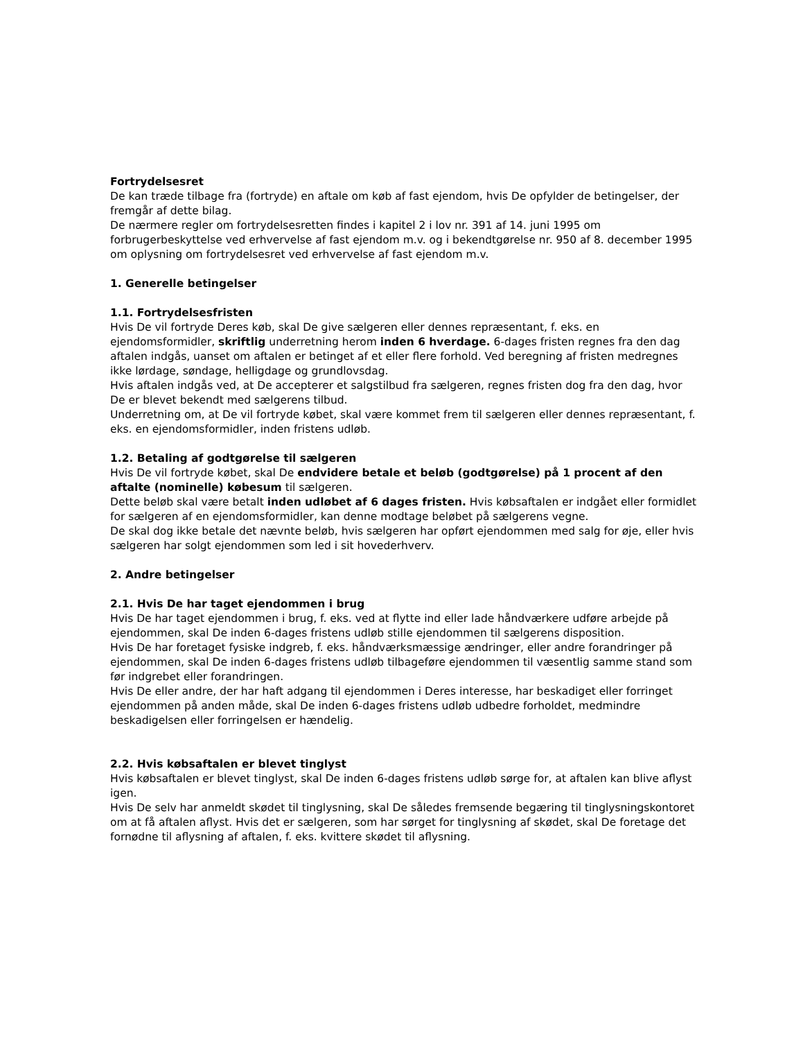Fortrydelsesret
De kan træde tilbage fra (fortryde) en aftale om køb af fast ejendom, hvis De opfylder de betingelser, der fremgår af dette bilag.
De nærmere regler om fortrydelsesretten findes i kapitel 2 i lov nr. 391 af 14. juni 1995 om forbrugerbeskyttelse ved erhvervelse af fast ejendom m.v. og i bekendtgørelse nr. 950 af 8. december 1995 om oplysning om fortrydelsesret ved erhvervelse af fast ejendom m.v.
1. Generelle betingelser
1.1. Fortrydelsesfristen
Hvis De vil fortryde Deres køb, skal De give sælgeren eller dennes repræsentant, f. eks. en ejendomsformidler, skriftlig underretning herom inden 6 hverdage. 6-dages fristen regnes fra den dag aftalen indgås, uanset om aftalen er betinget af et eller flere forhold. Ved beregning af fristen medregnes ikke lørdage, søndage, helligdage og grundlovsdag.
Hvis aftalen indgås ved, at De accepterer et salgstilbud fra sælgeren, regnes fristen dog fra den dag, hvor De er blevet bekendt med sælgerens tilbud.
Underretning om, at De vil fortryde købet, skal være kommet frem til sælgeren eller dennes repræsentant, f. eks. en ejendomsformidler, inden fristens udløb.
1.2. Betaling af godtgørelse til sælgeren
Hvis De vil fortryde købet, skal De endvidere betale et beløb (godtgørelse) på 1 procent af den aftalte (nominelle) købesum til sælgeren.
Dette beløb skal være betalt inden udløbet af 6 dages fristen. Hvis købsaftalen er indgået eller formidlet for sælgeren af en ejendomsformidler, kan denne modtage beløbet på sælgerens vegne.
De skal dog ikke betale det nævnte beløb, hvis sælgeren har opført ejendommen med salg for øje, eller hvis sælgeren har solgt ejendommen som led i sit hovederhverv.
2. Andre betingelser
2.1. Hvis De har taget ejendommen i brug
Hvis De har taget ejendommen i brug, f. eks. ved at flytte ind eller lade håndværkere udføre arbejde på ejendommen, skal De inden 6-dages fristens udløb stille ejendommen til sælgerens disposition.
Hvis De har foretaget fysiske indgreb, f. eks. håndværksmæssige ændringer, eller andre forandringer på ejendommen, skal De inden 6-dages fristens udløb tilbageføre ejendommen til væsentlig samme stand som før indgrebet eller forandringen.
Hvis De eller andre, der har haft adgang til ejendommen i Deres interesse, har beskadiget eller forringet ejendommen på anden måde, skal De inden 6-dages fristens udløb udbedre forholdet, medmindre beskadigelsen eller forringelsen er hændelig.
2.2. Hvis købsaftalen er blevet tinglyst
Hvis købsaftalen er blevet tinglyst, skal De inden 6-dages fristens udløb sørge for, at aftalen kan blive aflyst igen.
Hvis De selv har anmeldt skødet til tinglysning, skal De således fremsende begæring til tinglysningskontoret om at få aftalen aflyst. Hvis det er sælgeren, som har sørget for tinglysning af skødet, skal De foretage det fornødne til aflysning af aftalen, f. eks. kvittere skødet til aflysning.